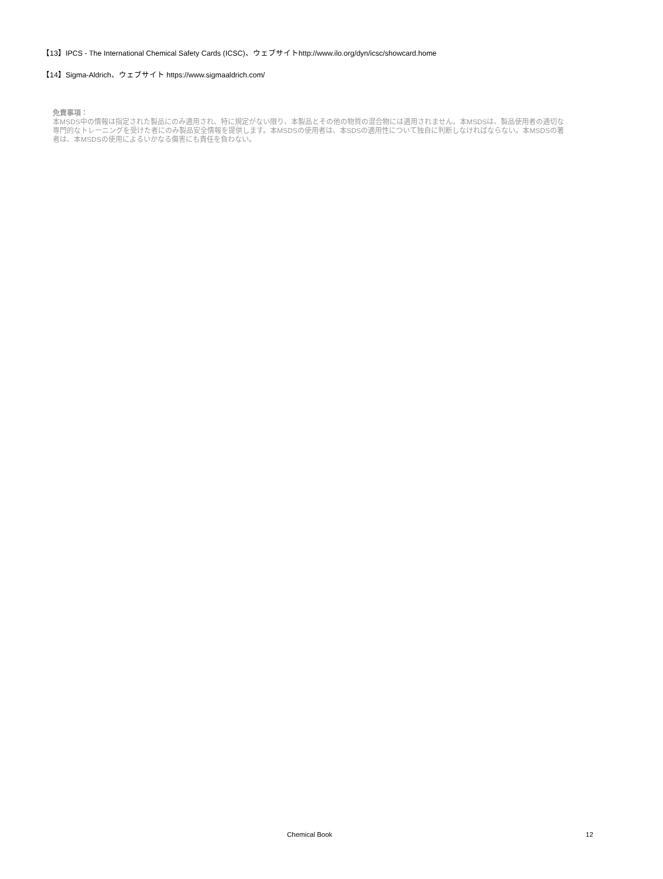【13】IPCS - The International Chemical Safety Cards (ICSC)、ウェブサイトhttp://www.ilo.org/dyn/icsc/showcard.home
【14】Sigma-Aldrich、ウェブサイト https://www.sigmaaldrich.com/
免責事項：
本MSDS中の情報は指定された製品にのみ適用され、特に規定がない限り、本製品とその他の物質の混合物には適用されません。本MSDSは、製品使用者の適切な専門的なトレーニングを受けた者にのみ製品安全情報を提供します。本MSDSの使用者は、本SDSの適用性について独自に判断しなければならない。本MSDSの著者は、本MSDSの使用によるいかなる傷害にも責任を負わない。
Chemical Book 12